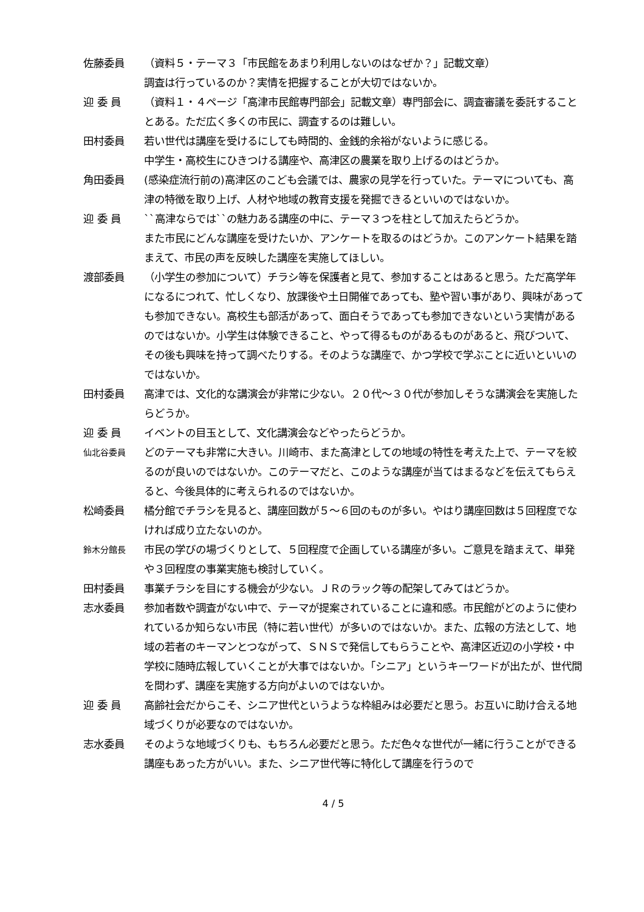佐藤委員 （資料５・テーマ３「市民館をあまり利用しないのはなぜか？」記載文章）
調査は行っているのか？実情を把握することが大切ではないか。
迎 委 員 （資料１・４ページ「高津市民館専門部会」記載文章）専門部会に、調査審議を委託することとある。ただ広く多くの市民に、調査するのは難しい。
田村委員 若い世代は講座を受けるにしても時間的、金銭的余裕がないように感じる。
中学生・高校生にひきつける講座や、高津区の農業を取り上げるのはどうか。
角田委員 (感染症流行前の)高津区のこども会議では、農家の見学を行っていた。テーマについても、高津の特徴を取り上げ、人材や地域の教育支援を発掘できるといいのではないか。
迎 委 員 ``高津ならでは``の魅力ある講座の中に、テーマ３つを柱として加えたらどうか。
また市民にどんな講座を受けたいか、アンケートを取るのはどうか。このアンケート結果を踏まえて、市民の声を反映した講座を実施してほしい。
渡部委員 （小学生の参加について）チラシ等を保護者と見て、参加することはあると思う。ただ高学年になるにつれて、忙しくなり、放課後や土日開催であっても、塾や習い事があり、興味があっても参加できない。高校生も部活があって、面白そうであっても参加できないという実情があるのではないか。小学生は体験できること、やって得るものがあるものがあると、飛びついて、その後も興味を持って調べたりする。そのような講座で、かつ学校で学ぶことに近いといいのではないか。
田村委員 高津では、文化的な講演会が非常に少ない。２０代～３０代が参加しそうな講演会を実施したらどうか。
迎 委 員 イベントの目玉として、文化講演会などやったらどうか。
仙北谷委員
どのテーマも非常に大きい。川崎市、また高津としての地域の特性を考えた上で、テーマを絞るのが良いのではないか。このテーマだと、このような講座が当てはまるなどを伝えてもらえると、今後具体的に考えられるのではないか。
松崎委員 橘分館でチラシを見ると、講座回数が５～６回のものが多い。やはり講座回数は５回程度でなければ成り立たないのか。
鈴木分館長
市民の学びの場づくりとして、５回程度で企画している講座が多い。ご意見を踏まえて、単発や３回程度の事業実施も検討していく。
田村委員 事業チラシを目にする機会が少ない。ＪＲのラック等の配架してみてはどうか。
志水委員 参加者数や調査がない中で、テーマが提案されていることに違和感。市民館がどのように使われているか知らない市民（特に若い世代）が多いのではないか。また、広報の方法として、地域の若者のキーマンとつながって、ＳＮＳで発信してもらうことや、高津区近辺の小学校・中学校に随時広報していくことが大事ではないか。「シニア」というキーワードが出たが、世代間を問わず、講座を実施する方向がよいのではないか。
迎 委 員 高齢社会だからこそ、シニア世代というような枠組みは必要だと思う。お互いに助け合える地域づくりが必要なのではないか。
志水委員 そのような地域づくりも、もちろん必要だと思う。ただ色々な世代が一緒に行うことができる講座もあった方がいい。また、シニア世代等に特化して講座を行うので
4 / 5